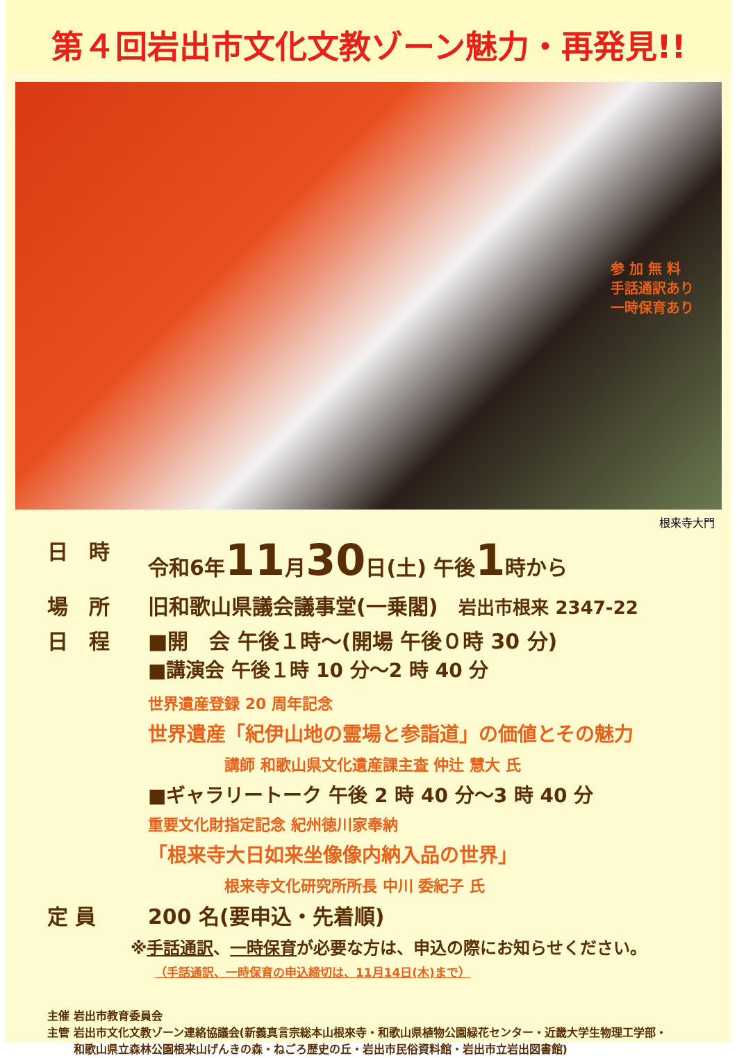第４回岩出市文化文教ゾーン魅力・再発見!!
参 加 無 料
手話通訳あり
一時保育あり
根来寺大門
日　時 令和6年11月30日(土) 午後1時から
場　所 旧和歌山県議会議事堂(一乗閣)　岩出市根来 2347-22
日　程 ■開　会 午後１時～(開場 午後０時 30 分)
■講演会 午後１時 10 分～2 時 40 分
世界遺産登録 20 周年記念
世界遺産「紀伊山地の霊場と参詣道」の価値とその魅力
講師 和歌山県文化遺産課主査 仲辻 慧大 氏
■ギャラリートーク 午後 2 時 40 分～3 時 40 分
重要文化財指定記念 紀州徳川家奉納
「根来寺大日如来坐像像内納入品の世界」
根来寺文化研究所所長 中川 委紀子 氏
定 員 200 名(要申込・先着順)
※手話通訳、一時保育が必要な方は、申込の際にお知らせください。
（手話通訳、一時保育の申込締切は、11月14日(木)まで）
主催 岩出市教育委員会
主管 岩出市文化文教ゾーン連絡協議会(新義真言宗総本山根來寺・和歌山県植物公園緑花センター・近畿大学生物理工学部・
　　 和歌山県立森林公園根来山げんきの森・ねごろ歴史の丘・岩出市民俗資料館・岩出市立岩出図書館)